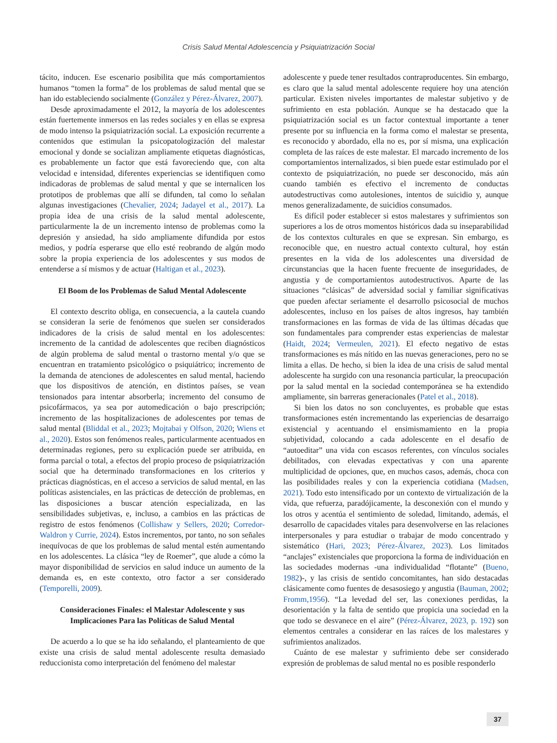Crisis Salud Mental Adolescencia y Psiquiatrización Social
tácito, inducen. Ese escenario posibilita que más comportamientos humanos “tomen la forma” de los problemas de salud mental que se han ido estableciendo socialmente (González y Pérez-Álvarez, 2007).
Desde aproximadamente el 2012, la mayoría de los adolescentes están fuertemente inmersos en las redes sociales y en ellas se expresa de modo intenso la psiquiatrización social. La exposición recurrente a contenidos que estimulan la psicopatologización del malestar emocional y donde se socializan ampliamente etiquetas diagnósticas, es probablemente un factor que está favoreciendo que, con alta velocidad e intensidad, diferentes experiencias se identifiquen como indicadoras de problemas de salud mental y que se internalicen los prototipos de problemas que allí se difunden, tal como lo señalan algunas investigaciones (Chevalier, 2024; Jadayel et al., 2017). La propia idea de una crisis de la salud mental adolescente, particularmente la de un incremento intenso de problemas como la depresión y ansiedad, ha sido ampliamente difundida por estos medios, y podría esperarse que ello esté reobrando de algún modo sobre la propia experiencia de los adolescentes y sus modos de entenderse a sí mismos y de actuar (Haltigan et al., 2023).
El Boom de los Problemas de Salud Mental Adolescente
El contexto descrito obliga, en consecuencia, a la cautela cuando se consideran la serie de fenómenos que suelen ser considerados indicadores de la crisis de salud mental en los adolescentes: incremento de la cantidad de adolescentes que reciben diagnósticos de algún problema de salud mental o trastorno mental y/o que se encuentran en tratamiento psicológico o psiquiátrico; incremento de la demanda de atenciones de adolescentes en salud mental, haciendo que los dispositivos de atención, en distintos países, se vean tensionados para intentar absorberla; incremento del consumo de psicofármacos, ya sea por automedicación o bajo prescripción; incremento de las hospitalizaciones de adolescentes por temas de salud mental (Bliddal et al., 2023; Mojtabai y Olfson, 2020; Wiens et al., 2020). Estos son fenómenos reales, particularmente acentuados en determinadas regiones, pero su explicación puede ser atribuida, en forma parcial o total, a efectos del propio proceso de psiquiatrización social que ha determinado transformaciones en los criterios y prácticas diagnósticas, en el acceso a servicios de salud mental, en las políticas asistenciales, en las prácticas de detección de problemas, en las disposiciones a buscar atención especializada, en las sensibilidades subjetivas, e, incluso, a cambios en las prácticas de registro de estos fenómenos (Collishaw y Sellers, 2020; Corredor-Waldron y Currie, 2024). Estos incrementos, por tanto, no son señales inequívocas de que los problemas de salud mental estén aumentando en los adolescentes. La clásica “ley de Roemer”, que alude a cómo la mayor disponibilidad de servicios en salud induce un aumento de la demanda es, en este contexto, otro factor a ser considerado (Temporelli, 2009).
Consideraciones Finales: el Malestar Adolescente y sus Implicaciones Para las Políticas de Salud Mental
De acuerdo a lo que se ha ido señalando, el planteamiento de que existe una crisis de salud mental adolescente resulta demasiado reduccionista como interpretación del fenómeno del malestar
adolescente y puede tener resultados contraproducentes. Sin embargo, es claro que la salud mental adolescente requiere hoy una atención particular. Existen niveles importantes de malestar subjetivo y de sufrimiento en esta población. Aunque se ha destacado que la psiquiatrización social es un factor contextual importante a tener presente por su influencia en la forma como el malestar se presenta, es reconocido y abordado, ella no es, por sí misma, una explicación completa de las raíces de este malestar. El marcado incremento de los comportamientos internalizados, si bien puede estar estimulado por el contexto de psiquiatrización, no puede ser desconocido, más aún cuando también es efectivo el incremento de conductas autodestructivas como autolesiones, intentos de suicidio y, aunque menos generalizadamente, de suicidios consumados.
Es difícil poder establecer si estos malestares y sufrimientos son superiores a los de otros momentos históricos dada su inseparabilidad de los contextos culturales en que se expresan. Sin embargo, es reconocible que, en nuestro actual contexto cultural, hoy están presentes en la vida de los adolescentes una diversidad de circunstancias que la hacen fuente frecuente de inseguridades, de angustia y de comportamientos autodestructivos. Aparte de las situaciones “clásicas” de adversidad social y familiar significativas que pueden afectar seriamente el desarrollo psicosocial de muchos adolescentes, incluso en los países de altos ingresos, hay también transformaciones en las formas de vida de las últimas décadas que son fundamentales para comprender estas experiencias de malestar (Haidt, 2024; Vermeulen, 2021). El efecto negativo de estas transformaciones es más nítido en las nuevas generaciones, pero no se limita a ellas. De hecho, si bien la idea de una crisis de salud mental adolescente ha surgido con una resonancia particular, la preocupación por la salud mental en la sociedad contemporánea se ha extendido ampliamente, sin barreras generacionales (Patel et al., 2018).
Si bien los datos no son concluyentes, es probable que estas transformaciones estén incrementando las experiencias de desarraigo existencial y acentuando el ensimismamiento en la propia subjetividad, colocando a cada adolescente en el desafío de “autoeditar” una vida con escasos referentes, con vínculos sociales debilitados, con elevadas expectativas y con una aparente multiplicidad de opciones, que, en muchos casos, además, choca con las posibilidades reales y con la experiencia cotidiana (Madsen, 2021). Todo esto intensificado por un contexto de virtualización de la vida, que refuerza, paradójicamente, la desconexión con el mundo y los otros y acentúa el sentimiento de soledad, limitando, además, el desarrollo de capacidades vitales para desenvolverse en las relaciones interpersonales y para estudiar o trabajar de modo concentrado y sistemático (Hari, 2023; Pérez-Álvarez, 2023). Los limitados “anclajes” existenciales que proporciona la forma de individuación en las sociedades modernas -una individualidad “flotante” (Bueno, 1982)-, y las crisis de sentido concomitantes, han sido destacadas clásicamente como fuentes de desasosiego y angustia (Bauman, 2002; Fromm,1956). “La levedad del ser, las conexiones perdidas, la desorientación y la falta de sentido que propicia una sociedad en la que todo se desvanece en el aire” (Pérez-Álvarez, 2023, p. 192) son elementos centrales a considerar en las raíces de los malestares y sufrimientos analizados.
Cuánto de ese malestar y sufrimiento debe ser considerado expresión de problemas de salud mental no es posible responderlo
37